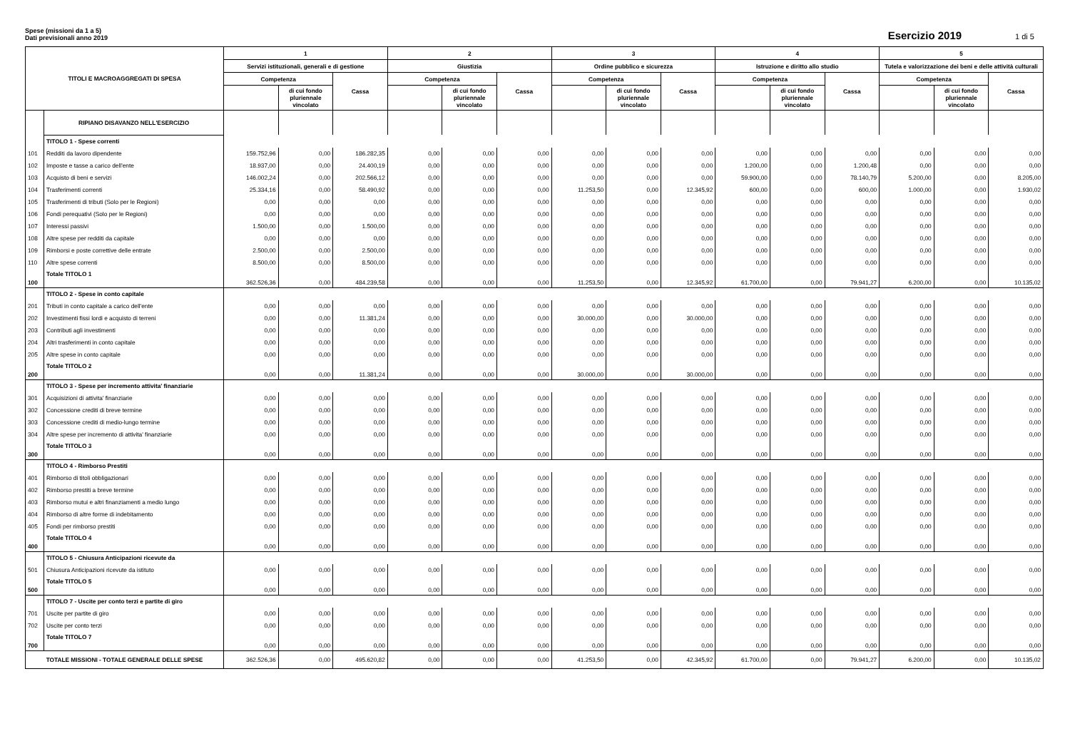Spese (missioni da 1 a 5)
Dati previsionali anno 2019
Esercizio 2019 1 di 5
| TITOLI E MACROAGGREGATI DI SPESA | | 1 | | | 2 | | | 3 | | | 4 | | | 5 | | |
| --- | --- | --- | --- | --- | --- | --- | --- | --- | --- | --- | --- | --- | --- | --- | --- | --- |
| | | Servizi istituzionali, generali e di gestione | | | Giustizia | | | Ordine pubblico e sicurezza | | | Istruzione e diritto allo studio | | | Tutela e valorizzazione dei beni e delle attività culturali | | |
| | | Competenza | | Cassa | Competenza | | Cassa | Competenza | | Cassa | Competenza | | Cassa | Competenza | | Cassa |
| | | | di cui fondo pluriennale vincolato | | | di cui fondo pluriennale vincolato | | | di cui fondo pluriennale vincolato | | | di cui fondo pluriennale vincolato | | | di cui fondo pluriennale vincolato | |
| | RIPIANO DISAVANZO NELL'ESERCIZIO | | | | | | | | | | | | | | | |
| | TITOLO 1 - Spese correnti | | | | | | | | | | | | | | | |
| 101 | Redditi da lavoro dipendente | 159.752,96 | 0,00 | 186.282,35 | 0,00 | 0,00 | 0,00 | 0,00 | 0,00 | 0,00 | 0,00 | 0,00 | 0,00 | 0,00 | 0,00 | 0,00 |
| 102 | Imposte e tasse a carico dell'ente | 18.937,00 | 0,00 | 24.400,19 | 0,00 | 0,00 | 0,00 | 0,00 | 0,00 | 0,00 | 1.200,00 | 0,00 | 1.200,48 | 0,00 | 0,00 | 0,00 |
| 103 | Acquisto di beni e servizi | 146.002,24 | 0,00 | 202.566,12 | 0,00 | 0,00 | 0,00 | 0,00 | 0,00 | 0,00 | 59.900,00 | 0,00 | 78.140,79 | 5.200,00 | 0,00 | 8.205,00 |
| 104 | Trasferimenti correnti | 25.334,16 | 0,00 | 58.490,92 | 0,00 | 0,00 | 0,00 | 11.253,50 | 0,00 | 12.345,92 | 600,00 | 0,00 | 600,00 | 1.000,00 | 0,00 | 1.930,02 |
| 105 | Trasferimenti di tributi (Solo per le Regioni) | 0,00 | 0,00 | 0,00 | 0,00 | 0,00 | 0,00 | 0,00 | 0,00 | 0,00 | 0,00 | 0,00 | 0,00 | 0,00 | 0,00 | 0,00 |
| 106 | Fondi perequativi (Solo per le Regioni) | 0,00 | 0,00 | 0,00 | 0,00 | 0,00 | 0,00 | 0,00 | 0,00 | 0,00 | 0,00 | 0,00 | 0,00 | 0,00 | 0,00 | 0,00 |
| 107 | Interessi passivi | 1.500,00 | 0,00 | 1.500,00 | 0,00 | 0,00 | 0,00 | 0,00 | 0,00 | 0,00 | 0,00 | 0,00 | 0,00 | 0,00 | 0,00 | 0,00 |
| 108 | Altre spese per redditi da capitale | 0,00 | 0,00 | 0,00 | 0,00 | 0,00 | 0,00 | 0,00 | 0,00 | 0,00 | 0,00 | 0,00 | 0,00 | 0,00 | 0,00 | 0,00 |
| 109 | Rimborsi e poste correttive delle entrate | 2.500,00 | 0,00 | 2.500,00 | 0,00 | 0,00 | 0,00 | 0,00 | 0,00 | 0,00 | 0,00 | 0,00 | 0,00 | 0,00 | 0,00 | 0,00 |
| 110 | Altre spese correnti | 8.500,00 | 0,00 | 8.500,00 | 0,00 | 0,00 | 0,00 | 0,00 | 0,00 | 0,00 | 0,00 | 0,00 | 0,00 | 0,00 | 0,00 | 0,00 |
| 100 | Totale TITOLO 1 | 362.526,36 | 0,00 | 484.239,58 | 0,00 | 0,00 | 0,00 | 11.253,50 | 0,00 | 12.345,92 | 61.700,00 | 0,00 | 79.941,27 | 6.200,00 | 0,00 | 10.135,02 |
| | TITOLO 2 - Spese in conto capitale | | | | | | | | | | | | | | | |
| 201 | Tributi in conto capitale a carico dell'ente | 0,00 | 0,00 | 0,00 | 0,00 | 0,00 | 0,00 | 0,00 | 0,00 | 0,00 | 0,00 | 0,00 | 0,00 | 0,00 | 0,00 | 0,00 |
| 202 | Investimenti fissi lordi e acquisto di terreni | 0,00 | 0,00 | 11.381,24 | 0,00 | 0,00 | 0,00 | 30.000,00 | 0,00 | 30.000,00 | 0,00 | 0,00 | 0,00 | 0,00 | 0,00 | 0,00 |
| 203 | Contributi agli investimenti | 0,00 | 0,00 | 0,00 | 0,00 | 0,00 | 0,00 | 0,00 | 0,00 | 0,00 | 0,00 | 0,00 | 0,00 | 0,00 | 0,00 | 0,00 |
| 204 | Altri trasferimenti in conto capitale | 0,00 | 0,00 | 0,00 | 0,00 | 0,00 | 0,00 | 0,00 | 0,00 | 0,00 | 0,00 | 0,00 | 0,00 | 0,00 | 0,00 | 0,00 |
| 205 | Altre spese in conto capitale | 0,00 | 0,00 | 0,00 | 0,00 | 0,00 | 0,00 | 0,00 | 0,00 | 0,00 | 0,00 | 0,00 | 0,00 | 0,00 | 0,00 | 0,00 |
| 200 | Totale TITOLO 2 | 0,00 | 0,00 | 11.381,24 | 0,00 | 0,00 | 0,00 | 30.000,00 | 0,00 | 30.000,00 | 0,00 | 0,00 | 0,00 | 0,00 | 0,00 | 0,00 |
| | TITOLO 3 - Spese per incremento attivita' finanziarie | | | | | | | | | | | | | | | |
| 301 | Acquisizioni di attivita' finanziarie | 0,00 | 0,00 | 0,00 | 0,00 | 0,00 | 0,00 | 0,00 | 0,00 | 0,00 | 0,00 | 0,00 | 0,00 | 0,00 | 0,00 | 0,00 |
| 302 | Concessione crediti di breve termine | 0,00 | 0,00 | 0,00 | 0,00 | 0,00 | 0,00 | 0,00 | 0,00 | 0,00 | 0,00 | 0,00 | 0,00 | 0,00 | 0,00 | 0,00 |
| 303 | Concessione crediti di medio-lungo termine | 0,00 | 0,00 | 0,00 | 0,00 | 0,00 | 0,00 | 0,00 | 0,00 | 0,00 | 0,00 | 0,00 | 0,00 | 0,00 | 0,00 | 0,00 |
| 304 | Altre spese per incremento di attivita' finanziarie | 0,00 | 0,00 | 0,00 | 0,00 | 0,00 | 0,00 | 0,00 | 0,00 | 0,00 | 0,00 | 0,00 | 0,00 | 0,00 | 0,00 | 0,00 |
| 300 | Totale TITOLO 3 | 0,00 | 0,00 | 0,00 | 0,00 | 0,00 | 0,00 | 0,00 | 0,00 | 0,00 | 0,00 | 0,00 | 0,00 | 0,00 | 0,00 | 0,00 |
| | TITOLO 4 - Rimborso Prestiti | | | | | | | | | | | | | | | |
| 401 | Rimborso di titoli obbligazionari | 0,00 | 0,00 | 0,00 | 0,00 | 0,00 | 0,00 | 0,00 | 0,00 | 0,00 | 0,00 | 0,00 | 0,00 | 0,00 | 0,00 | 0,00 |
| 402 | Rimborso prestiti a breve termine | 0,00 | 0,00 | 0,00 | 0,00 | 0,00 | 0,00 | 0,00 | 0,00 | 0,00 | 0,00 | 0,00 | 0,00 | 0,00 | 0,00 | 0,00 |
| 403 | Rimborso mutui e altri finanziamenti a medio lungo | 0,00 | 0,00 | 0,00 | 0,00 | 0,00 | 0,00 | 0,00 | 0,00 | 0,00 | 0,00 | 0,00 | 0,00 | 0,00 | 0,00 | 0,00 |
| 404 | Rimborso di altre forme di indebitamento | 0,00 | 0,00 | 0,00 | 0,00 | 0,00 | 0,00 | 0,00 | 0,00 | 0,00 | 0,00 | 0,00 | 0,00 | 0,00 | 0,00 | 0,00 |
| 405 | Fondi per rimborso prestiti | 0,00 | 0,00 | 0,00 | 0,00 | 0,00 | 0,00 | 0,00 | 0,00 | 0,00 | 0,00 | 0,00 | 0,00 | 0,00 | 0,00 | 0,00 |
| 400 | Totale TITOLO 4 | 0,00 | 0,00 | 0,00 | 0,00 | 0,00 | 0,00 | 0,00 | 0,00 | 0,00 | 0,00 | 0,00 | 0,00 | 0,00 | 0,00 | 0,00 |
| | TITOLO 5 - Chiusura Anticipazioni ricevute da | | | | | | | | | | | | | | | |
| 501 | Chiusura Anticipazioni ricevute da istituto | 0,00 | 0,00 | 0,00 | 0,00 | 0,00 | 0,00 | 0,00 | 0,00 | 0,00 | 0,00 | 0,00 | 0,00 | 0,00 | 0,00 | 0,00 |
| 500 | Totale TITOLO 5 | 0,00 | 0,00 | 0,00 | 0,00 | 0,00 | 0,00 | 0,00 | 0,00 | 0,00 | 0,00 | 0,00 | 0,00 | 0,00 | 0,00 | 0,00 |
| | TITOLO 7 - Uscite per conto terzi e partite di giro | | | | | | | | | | | | | | | |
| 701 | Uscite per partite di giro | 0,00 | 0,00 | 0,00 | 0,00 | 0,00 | 0,00 | 0,00 | 0,00 | 0,00 | 0,00 | 0,00 | 0,00 | 0,00 | 0,00 | 0,00 |
| 702 | Uscite per conto terzi | 0,00 | 0,00 | 0,00 | 0,00 | 0,00 | 0,00 | 0,00 | 0,00 | 0,00 | 0,00 | 0,00 | 0,00 | 0,00 | 0,00 | 0,00 |
| 700 | Totale TITOLO 7 | 0,00 | 0,00 | 0,00 | 0,00 | 0,00 | 0,00 | 0,00 | 0,00 | 0,00 | 0,00 | 0,00 | 0,00 | 0,00 | 0,00 | 0,00 |
| TOTALE MISSIONI - TOTALE GENERALE DELLE SPESE | | 362.526,36 | 0,00 | 495.620,82 | 0,00 | 0,00 | 0,00 | 41.253,50 | 0,00 | 42.345,92 | 61.700,00 | 0,00 | 79.941,27 | 6.200,00 | 0,00 | 10.135,02 |